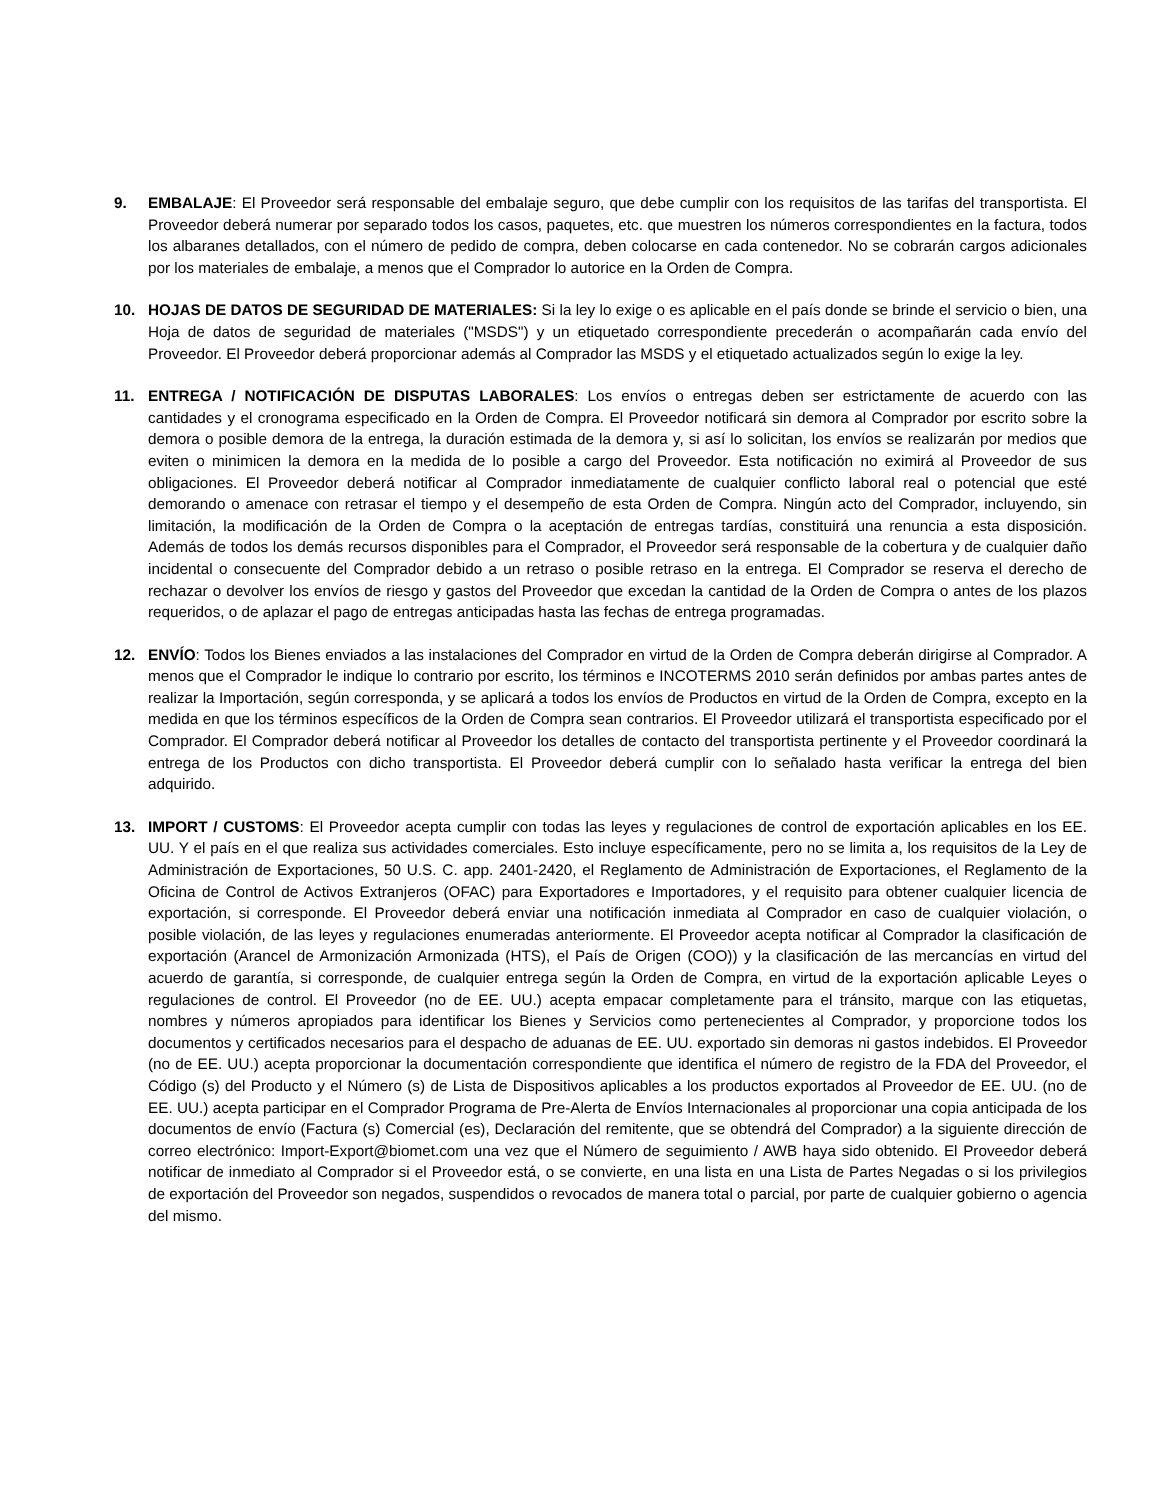9. EMBALAJE: El Proveedor será responsable del embalaje seguro, que debe cumplir con los requisitos de las tarifas del transportista. El Proveedor deberá numerar por separado todos los casos, paquetes, etc. que muestren los números correspondientes en la factura, todos los albaranes detallados, con el número de pedido de compra, deben colocarse en cada contenedor. No se cobrarán cargos adicionales por los materiales de embalaje, a menos que el Comprador lo autorice en la Orden de Compra.
10. HOJAS DE DATOS DE SEGURIDAD DE MATERIALES: Si la ley lo exige o es aplicable en el país donde se brinde el servicio o bien, una Hoja de datos de seguridad de materiales ("MSDS") y un etiquetado correspondiente precederán o acompañarán cada envío del Proveedor. El Proveedor deberá proporcionar además al Comprador las MSDS y el etiquetado actualizados según lo exige la ley.
11. ENTREGA / NOTIFICACIÓN DE DISPUTAS LABORALES: Los envíos o entregas deben ser estrictamente de acuerdo con las cantidades y el cronograma especificado en la Orden de Compra. El Proveedor notificará sin demora al Comprador por escrito sobre la demora o posible demora de la entrega, la duración estimada de la demora y, si así lo solicitan, los envíos se realizarán por medios que eviten o minimicen la demora en la medida de lo posible a cargo del Proveedor. Esta notificación no eximirá al Proveedor de sus obligaciones. El Proveedor deberá notificar al Comprador inmediatamente de cualquier conflicto laboral real o potencial que esté demorando o amenace con retrasar el tiempo y el desempeño de esta Orden de Compra. Ningún acto del Comprador, incluyendo, sin limitación, la modificación de la Orden de Compra o la aceptación de entregas tardías, constituirá una renuncia a esta disposición. Además de todos los demás recursos disponibles para el Comprador, el Proveedor será responsable de la cobertura y de cualquier daño incidental o consecuente del Comprador debido a un retraso o posible retraso en la entrega. El Comprador se reserva el derecho de rechazar o devolver los envíos de riesgo y gastos del Proveedor que excedan la cantidad de la Orden de Compra o antes de los plazos requeridos, o de aplazar el pago de entregas anticipadas hasta las fechas de entrega programadas.
12. ENVÍO: Todos los Bienes enviados a las instalaciones del Comprador en virtud de la Orden de Compra deberán dirigirse al Comprador. A menos que el Comprador le indique lo contrario por escrito, los términos e INCOTERMS 2010 serán definidos por ambas partes antes de realizar la Importación, según corresponda, y se aplicará a todos los envíos de Productos en virtud de la Orden de Compra, excepto en la medida en que los términos específicos de la Orden de Compra sean contrarios. El Proveedor utilizará el transportista especificado por el Comprador. El Comprador deberá notificar al Proveedor los detalles de contacto del transportista pertinente y el Proveedor coordinará la entrega de los Productos con dicho transportista. El Proveedor deberá cumplir con lo señalado hasta verificar la entrega del bien adquirido.
13. IMPORT / CUSTOMS: El Proveedor acepta cumplir con todas las leyes y regulaciones de control de exportación aplicables en los EE. UU. Y el país en el que realiza sus actividades comerciales. Esto incluye específicamente, pero no se limita a, los requisitos de la Ley de Administración de Exportaciones, 50 U.S. C. app. 2401-2420, el Reglamento de Administración de Exportaciones, el Reglamento de la Oficina de Control de Activos Extranjeros (OFAC) para Exportadores e Importadores, y el requisito para obtener cualquier licencia de exportación, si corresponde. El Proveedor deberá enviar una notificación inmediata al Comprador en caso de cualquier violación, o posible violación, de las leyes y regulaciones enumeradas anteriormente. El Proveedor acepta notificar al Comprador la clasificación de exportación (Arancel de Armonización Armonizada (HTS), el País de Origen (COO)) y la clasificación de las mercancías en virtud del acuerdo de garantía, si corresponde, de cualquier entrega según la Orden de Compra, en virtud de la exportación aplicable Leyes o regulaciones de control. El Proveedor (no de EE. UU.) acepta empacar completamente para el tránsito, marque con las etiquetas, nombres y números apropiados para identificar los Bienes y Servicios como pertenecientes al Comprador, y proporcione todos los documentos y certificados necesarios para el despacho de aduanas de EE. UU. exportado sin demoras ni gastos indebidos. El Proveedor (no de EE. UU.) acepta proporcionar la documentación correspondiente que identifica el número de registro de la FDA del Proveedor, el Código (s) del Producto y el Número (s) de Lista de Dispositivos aplicables a los productos exportados al Proveedor de EE. UU. (no de EE. UU.) acepta participar en el Comprador Programa de Pre-Alerta de Envíos Internacionales al proporcionar una copia anticipada de los documentos de envío (Factura (s) Comercial (es), Declaración del remitente, que se obtendrá del Comprador) a la siguiente dirección de correo electrónico: Import-Export@biomet.com una vez que el Número de seguimiento / AWB haya sido obtenido. El Proveedor deberá notificar de inmediato al Comprador si el Proveedor está, o se convierte, en una lista en una Lista de Partes Negadas o si los privilegios de exportación del Proveedor son negados, suspendidos o revocados de manera total o parcial, por parte de cualquier gobierno o agencia del mismo.